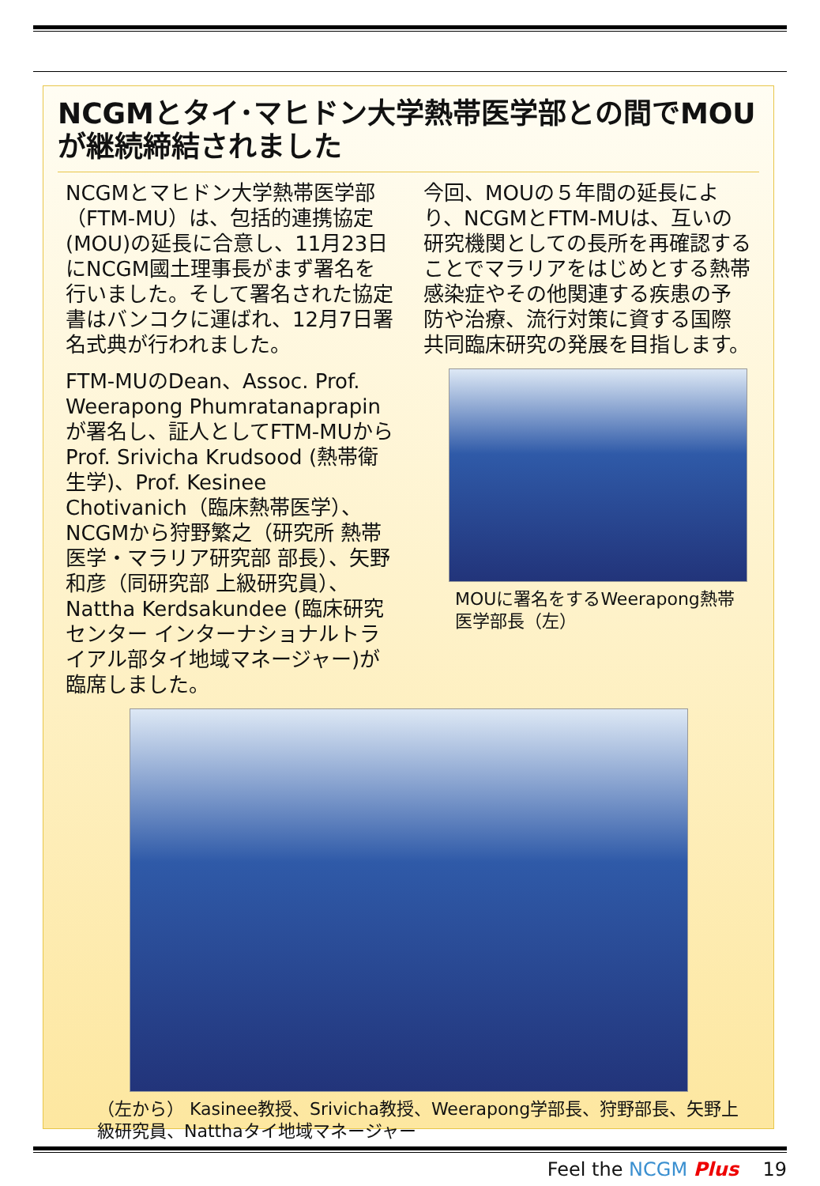NCGMとタイ･マヒドン大学熱帯医学部との間でMOUが継続締結されました
NCGMとマヒドン大学熱帯医学部（FTM-MU）は、包括的連携協定(MOU)の延長に合意し、11月23日にNCGM國土理事長がまず署名を行いました。そして署名された協定書はバンコクに運ばれ、12月7日署名式典が行われました。
FTM-MUのDean、Assoc. Prof. Weerapong Phumratanaprapinが署名し、証人としてFTM-MUからProf. Srivicha Krudsood (熱帯衛生学)、Prof. Kesinee Chotivanich（臨床熱帯医学）、NCGMから狩野繁之（研究所 熱帯医学・マラリア研究部 部長）、矢野和彦（同研究部 上級研究員）、Nattha Kerdsakundee (臨床研究センター インターナショナルトライアル部タイ地域マネージャー)が臨席しました。
今回、MOUの５年間の延長により、NCGMとFTM-MUは、互いの研究機関としての長所を再確認することでマラリアをはじめとする熱帯感染症やその他関連する疾患の予防や治療、流行対策に資する国際共同臨床研究の発展を目指します。
MOUに署名をするWeerapong熱帯医学部長（左）
（左から） Kasinee教授、Srivicha教授、Weerapong学部長、狩野部長、矢野上級研究員、Natthaタイ地域マネージャー
Feel the NCGM Plus 19